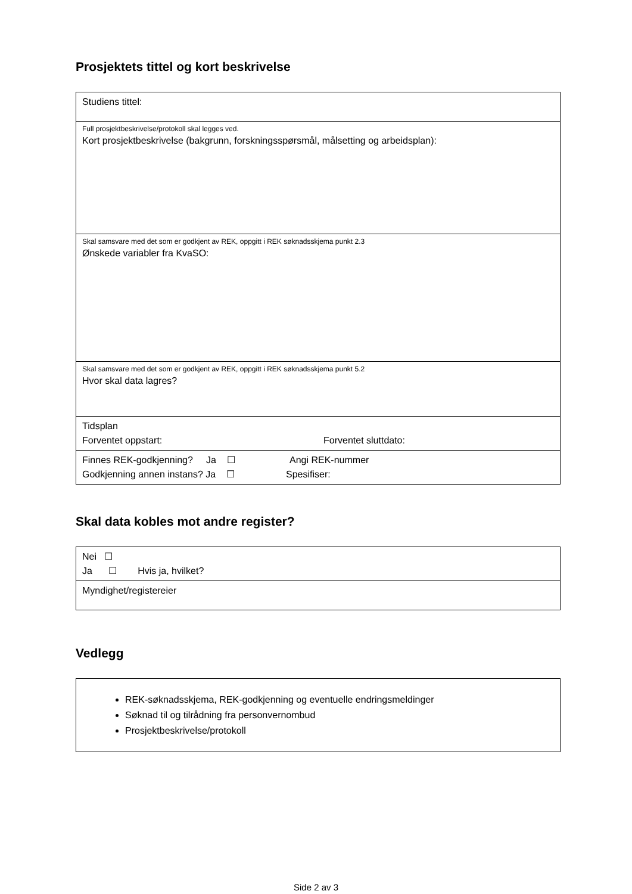Prosjektets tittel og kort beskrivelse
| Studiens tittel: |
| Full prosjektbeskrivelse/protokoll skal legges ved. Kort prosjektbeskrivelse (bakgrunn, forskningsspørsmål, målsetting og arbeidsplan): |
| Skal samsvare med det som er godkjent av REK, oppgitt i REK søknadsskjema punkt 2.3 Ønskede variabler fra KvaSO: |
| Skal samsvare med det som er godkjent av REK, oppgitt i REK søknadsskjema punkt 5.2 Hvor skal data lagres? |
| Tidsplan Forventet oppstart: Forventet sluttdato: |
| Finnes REK-godkjenning? Ja ☐ Angi REK-nummer Godkjenning annen instans? Ja ☐ Spesifiser: |
Skal data kobles mot andre register?
| Nei ☐ Ja ☐ Hvis ja, hvilket? |
| Myndighet/registereier |
Vedlegg
| REK-søknadsskjema, REK-godkjenning og eventuelle endringsmeldinger Søknad til og tilrådning fra personvernombud Prosjektbeskrivelse/protokoll |
Side 2 av 3